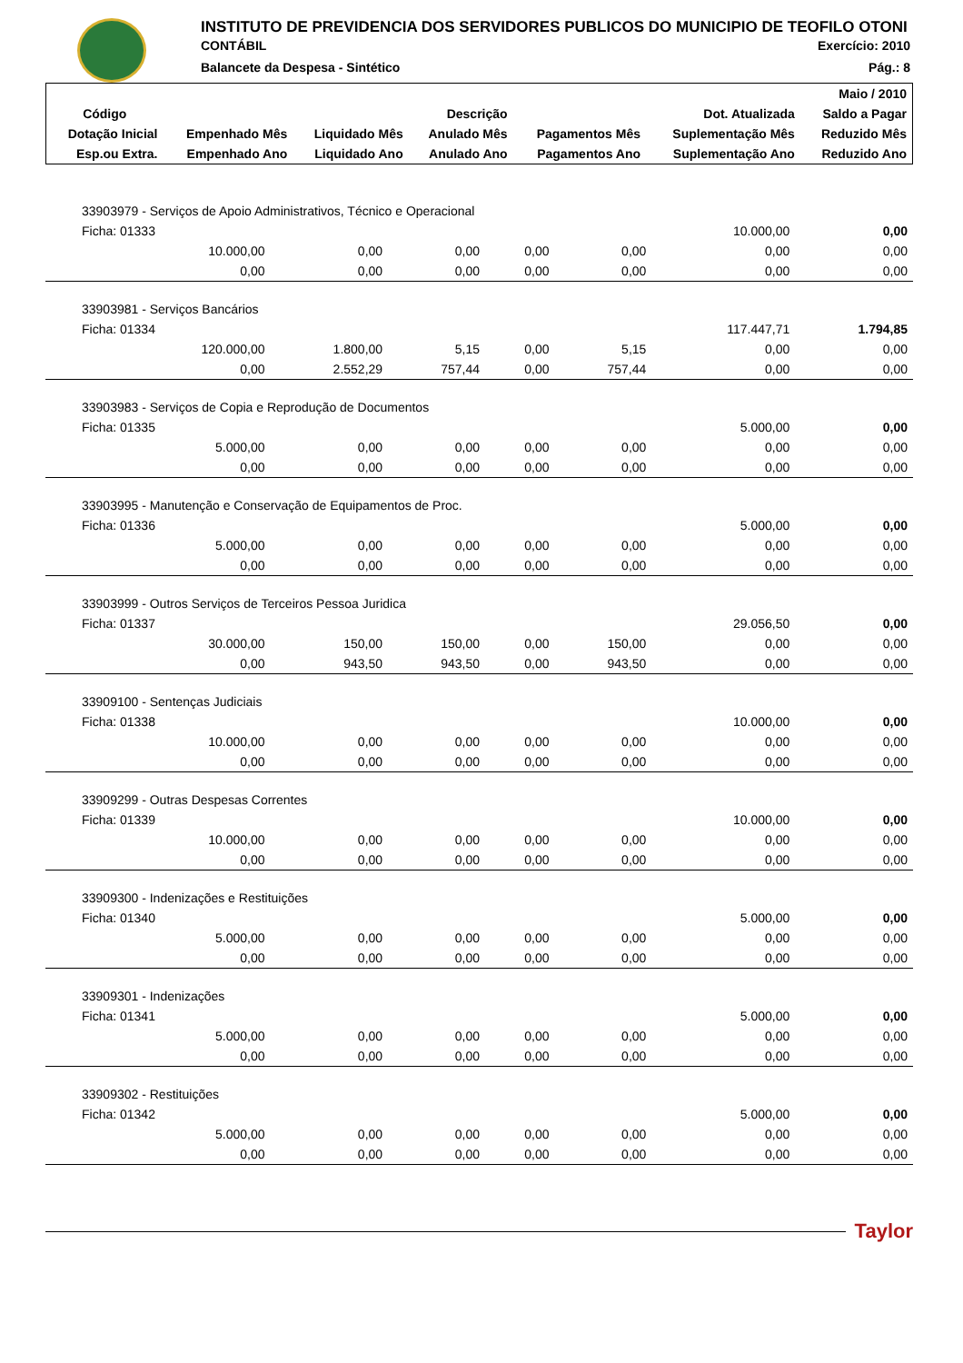INSTITUTO DE PREVIDENCIA DOS SERVIDORES PUBLICOS DO MUNICIPIO DE TEOFILO OTONI
CONTÁBIL Exercício: 2010
Balancete da Despesa - Sintético Pág.: 8
| | | | | | | Maio / 2010 |
| --- | --- | --- | --- | --- | --- | --- |
| Código | Descrição | | | | Dot. Atualizada | Saldo a Pagar |
| Dotação Inicial | Empenhado Mês | Liquidado Mês | Anulado Mês | Pagamentos Mês | Suplementação Mês | Reduzido Mês |
| Esp.ou Extra. | Empenhado Ano | Liquidado Ano | Anulado Ano | Pagamentos Ano | Suplementação Ano | Reduzido Ano |
| 33903979 - Serviços de Apoio Administrativos, Técnico e Operacional | | | | | | |
| Ficha: 01333 | | | | | 10.000,00 | 0,00 |
| 10.000,00 | 0,00 | 0,00 | 0,00 | 0,00 | 0,00 | 0,00 |
| 0,00 | 0,00 | 0,00 | 0,00 | 0,00 | 0,00 | 0,00 |
| 33903981 - Serviços Bancários | | | | | | |
| Ficha: 01334 | | | | | 117.447,71 | 1.794,85 |
| 120.000,00 | 1.800,00 | 5,15 | 0,00 | 5,15 | 0,00 | 0,00 |
| 0,00 | 2.552,29 | 757,44 | 0,00 | 757,44 | 0,00 | 0,00 |
| 33903983 - Serviços de Copia e Reprodução de Documentos | | | | | | |
| Ficha: 01335 | | | | | 5.000,00 | 0,00 |
| 5.000,00 | 0,00 | 0,00 | 0,00 | 0,00 | 0,00 | 0,00 |
| 0,00 | 0,00 | 0,00 | 0,00 | 0,00 | 0,00 | 0,00 |
| 33903995 - Manutenção e Conservação de Equipamentos de Proc. | | | | | | |
| Ficha: 01336 | | | | | 5.000,00 | 0,00 |
| 5.000,00 | 0,00 | 0,00 | 0,00 | 0,00 | 0,00 | 0,00 |
| 0,00 | 0,00 | 0,00 | 0,00 | 0,00 | 0,00 | 0,00 |
| 33903999 - Outros Serviços de Terceiros Pessoa Juridica | | | | | | |
| Ficha: 01337 | | | | | 29.056,50 | 0,00 |
| 30.000,00 | 150,00 | 150,00 | 0,00 | 150,00 | 0,00 | 0,00 |
| 0,00 | 943,50 | 943,50 | 0,00 | 943,50 | 0,00 | 0,00 |
| 33909100 - Sentenças Judiciais | | | | | | |
| Ficha: 01338 | | | | | 10.000,00 | 0,00 |
| 10.000,00 | 0,00 | 0,00 | 0,00 | 0,00 | 0,00 | 0,00 |
| 0,00 | 0,00 | 0,00 | 0,00 | 0,00 | 0,00 | 0,00 |
| 33909299 - Outras Despesas Correntes | | | | | | |
| Ficha: 01339 | | | | | 10.000,00 | 0,00 |
| 10.000,00 | 0,00 | 0,00 | 0,00 | 0,00 | 0,00 | 0,00 |
| 0,00 | 0,00 | 0,00 | 0,00 | 0,00 | 0,00 | 0,00 |
| 33909300 - Indenizações e Restituições | | | | | | |
| Ficha: 01340 | | | | | 5.000,00 | 0,00 |
| 5.000,00 | 0,00 | 0,00 | 0,00 | 0,00 | 0,00 | 0,00 |
| 0,00 | 0,00 | 0,00 | 0,00 | 0,00 | 0,00 | 0,00 |
| 33909301 - Indenizações | | | | | | |
| Ficha: 01341 | | | | | 5.000,00 | 0,00 |
| 5.000,00 | 0,00 | 0,00 | 0,00 | 0,00 | 0,00 | 0,00 |
| 0,00 | 0,00 | 0,00 | 0,00 | 0,00 | 0,00 | 0,00 |
| 33909302 - Restituições | | | | | | |
| Ficha: 01342 | | | | | 5.000,00 | 0,00 |
| 5.000,00 | 0,00 | 0,00 | 0,00 | 0,00 | 0,00 | 0,00 |
| 0,00 | 0,00 | 0,00 | 0,00 | 0,00 | 0,00 | 0,00 |
Taylor